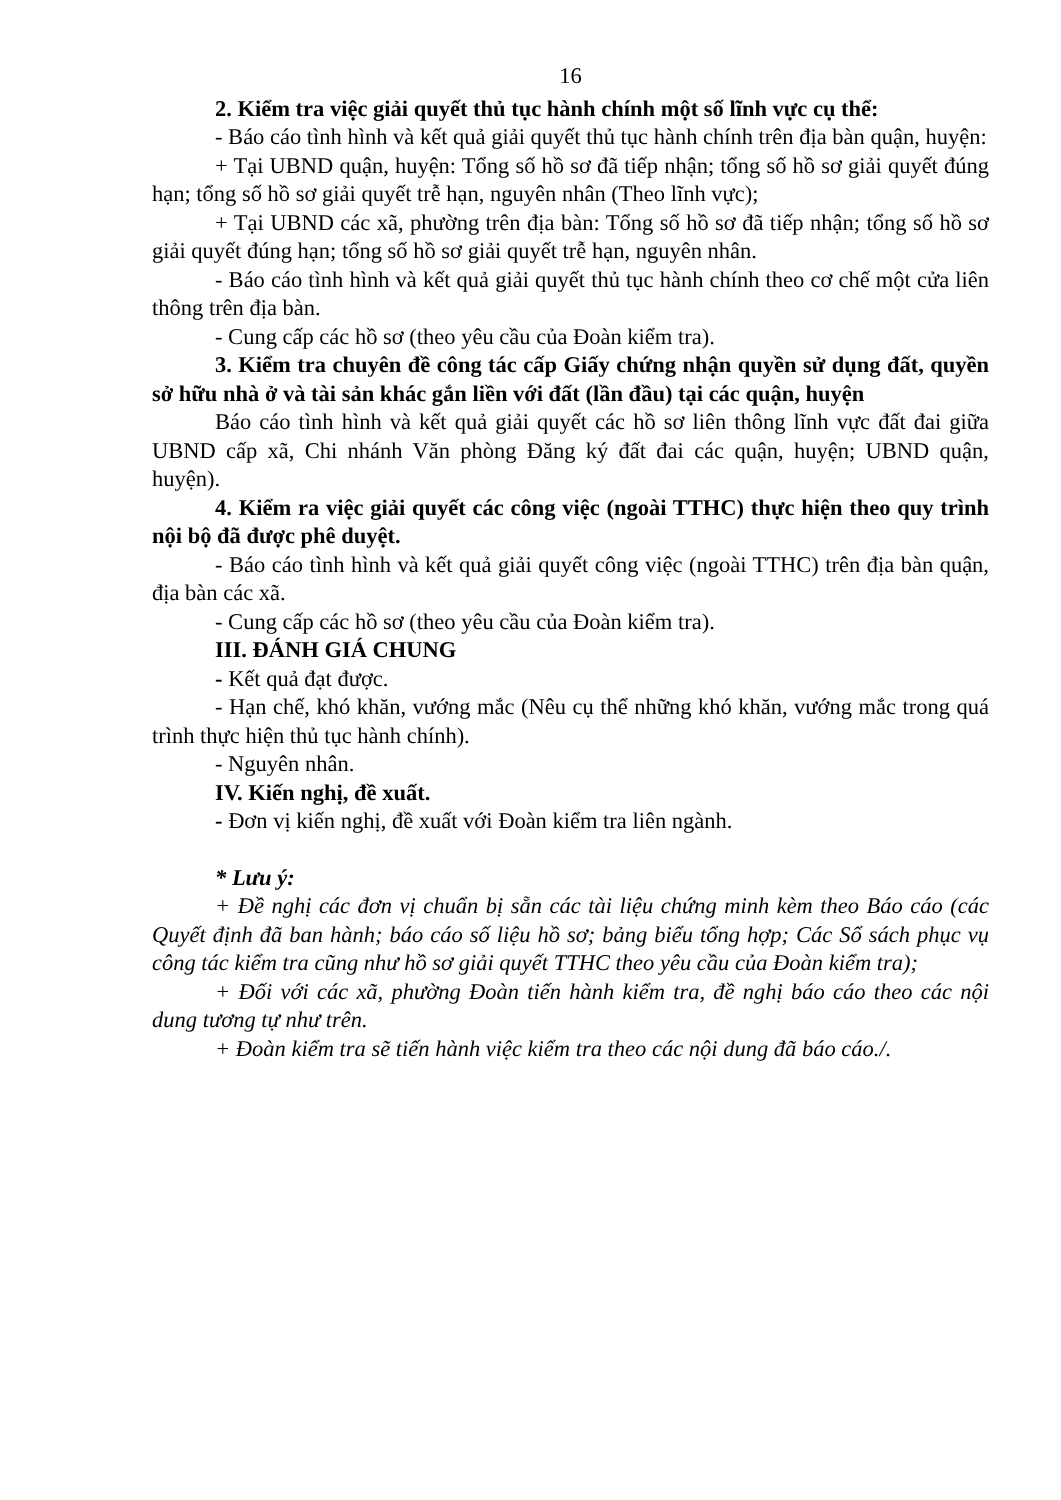16
2. Kiểm tra việc giải quyết thủ tục hành chính một số lĩnh vực cụ thể:
- Báo cáo tình hình và kết quả giải quyết thủ tục hành chính trên địa bàn quận, huyện:
+ Tại UBND quận, huyện: Tổng số hồ sơ đã tiếp nhận; tổng số hồ sơ giải quyết đúng hạn; tổng số hồ sơ giải quyết trễ hạn, nguyên nhân (Theo lĩnh vực);
+ Tại UBND các xã, phường trên địa bàn: Tổng số hồ sơ đã tiếp nhận; tổng số hồ sơ giải quyết đúng hạn; tổng số hồ sơ giải quyết trễ hạn, nguyên nhân.
- Báo cáo tình hình và kết quả giải quyết thủ tục hành chính theo cơ chế một cửa liên thông trên địa bàn.
- Cung cấp các hồ sơ (theo yêu cầu của Đoàn kiểm tra).
3. Kiểm tra chuyên đề công tác cấp Giấy chứng nhận quyền sử dụng đất, quyền sở hữu nhà ở và tài sản khác gắn liền với đất (lần đầu) tại các quận, huyện
Báo cáo tình hình và kết quả giải quyết các hồ sơ liên thông lĩnh vực đất đai giữa UBND cấp xã, Chi nhánh Văn phòng Đăng ký đất đai các quận, huyện; UBND quận, huyện).
4. Kiểm ra việc giải quyết các công việc (ngoài TTHC) thực hiện theo quy trình nội bộ đã được phê duyệt.
- Báo cáo tình hình và kết quả giải quyết công việc (ngoài TTHC) trên địa bàn quận, địa bàn các xã.
- Cung cấp các hồ sơ (theo yêu cầu của Đoàn kiểm tra).
III. ĐÁNH GIÁ CHUNG
- Kết quả đạt được.
- Hạn chế, khó khăn, vướng mắc (Nêu cụ thể những khó khăn, vướng mắc trong quá trình thực hiện thủ tục hành chính).
- Nguyên nhân.
IV. Kiến nghị, đề xuất.
- Đơn vị kiến nghị, đề xuất với Đoàn kiểm tra liên ngành.
* Lưu ý:
+ Đề nghị các đơn vị chuẩn bị sẵn các tài liệu chứng minh kèm theo Báo cáo (các Quyết định đã ban hành; báo cáo số liệu hồ sơ; bảng biểu tổng hợp; Các Sổ sách phục vụ công tác kiểm tra cũng như hồ sơ giải quyết TTHC theo yêu cầu của Đoàn kiểm tra);
+ Đối với các xã, phường Đoàn tiến hành kiểm tra, đề nghị báo cáo theo các nội dung tương tự như trên.
+ Đoàn kiểm tra sẽ tiến hành việc kiểm tra theo các nội dung đã báo cáo./.